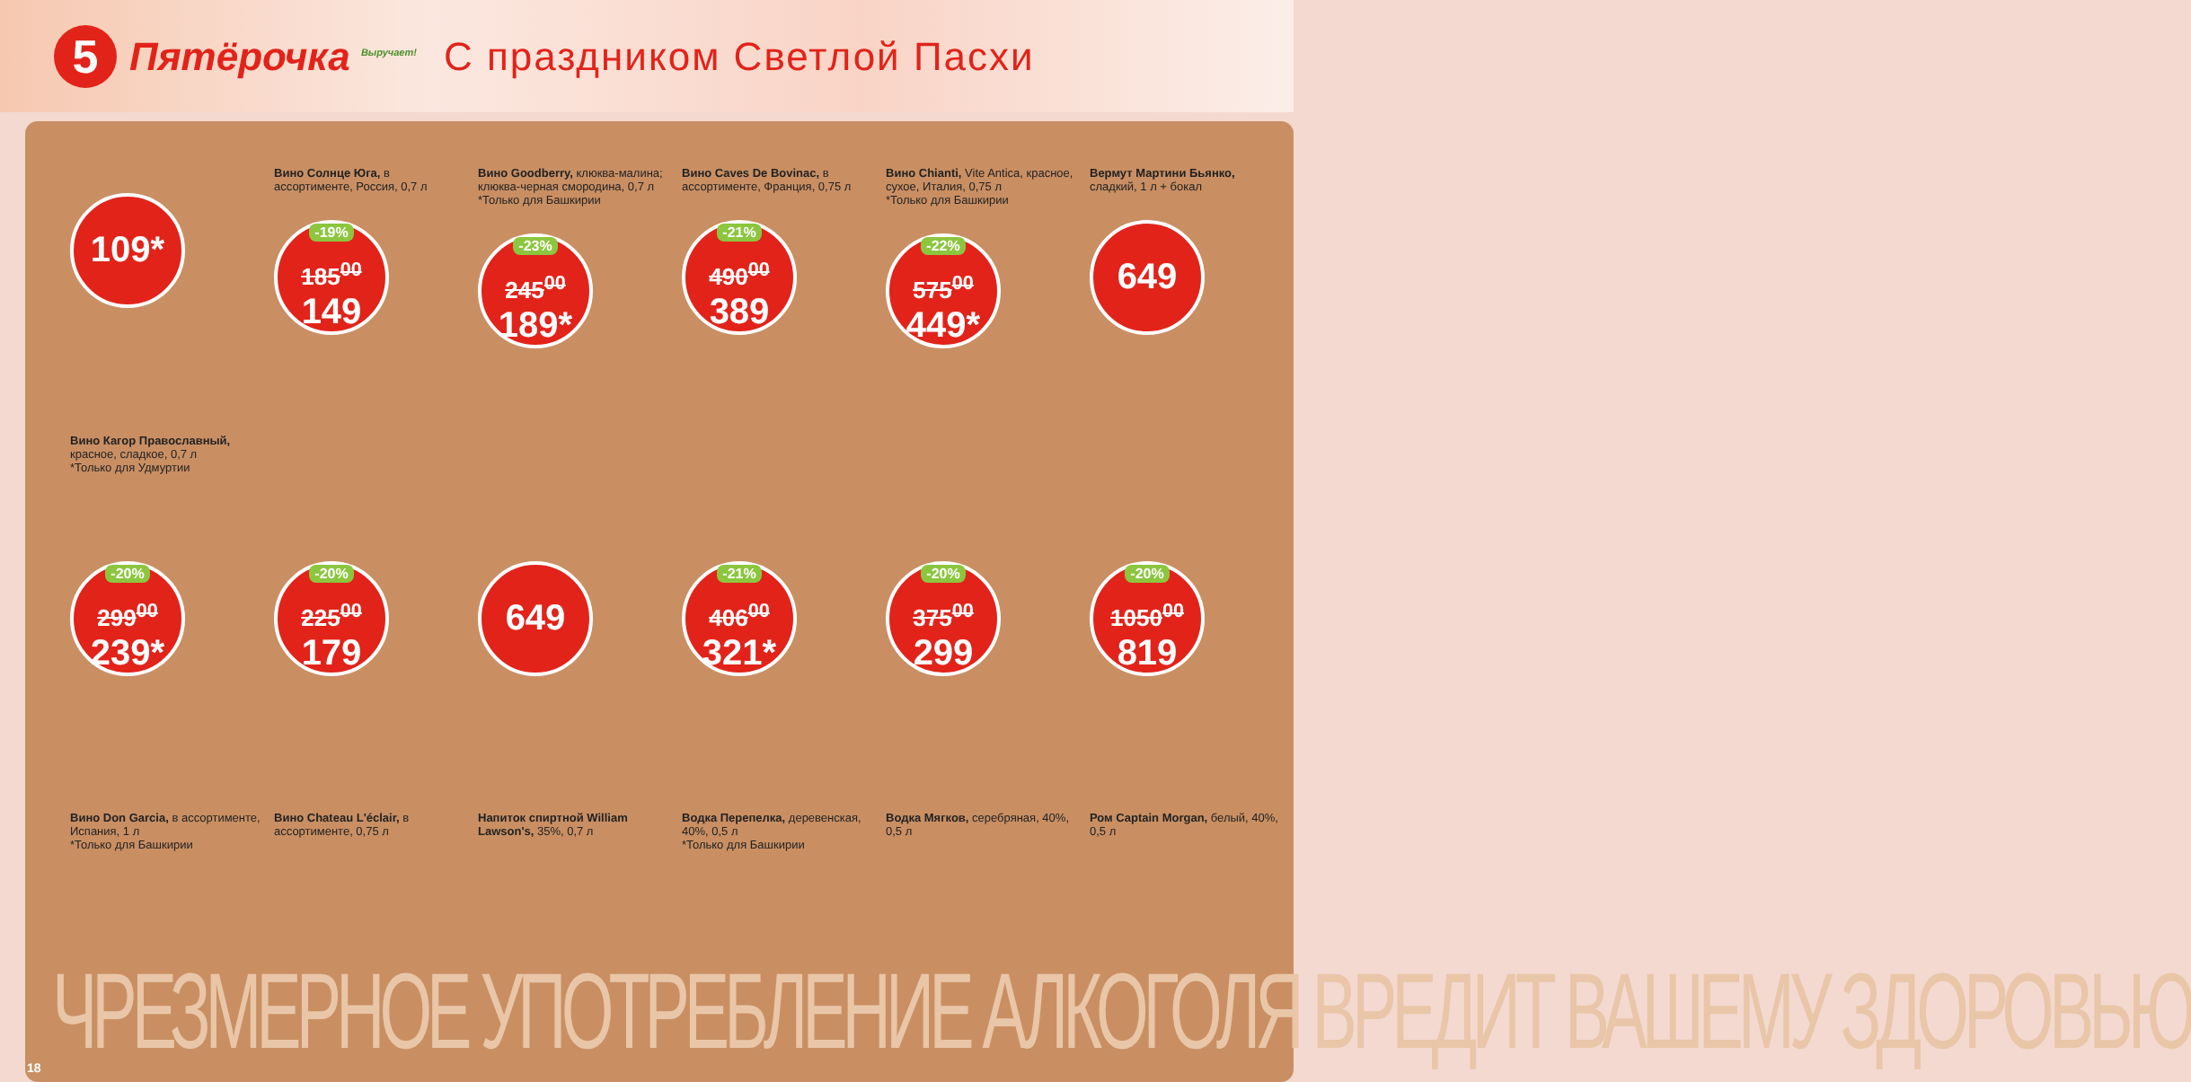5
Пятёрочка <sup>Выручает!</sup>
С праздником Светлой Пасхи
109*
Вино Кагор Православный, красное, сладкое, 0,7 л
*Только для Удмуртии
Вино Солнце Юга, в ассортименте, Россия, 0,7 л
-19%
185<sup>00</sup>
149
Вино Goodberry, клюква-малина; клюква-черная смородина, 0,7 л
*Только для Башкирии
-23%
245<sup>00</sup>
189*
Вино Caves De Bovinac, в ассортименте, Франция, 0,75 л
-21%
490<sup>00</sup>
389
Вино Chianti, Vite Antica, красное, сухое, Италия, 0,75 л
*Только для Башкирии
-22%
575<sup>00</sup>
449*
Вермут Мартини Бьянко, сладкий, 1 л + бокал
649
-20%
299<sup>00</sup>
239*
Вино Don Garcia, в ассортименте, Испания, 1 л
*Только для Башкирии
-20%
225<sup>00</sup>
179
Вино Chateau L'éclair, в ассортименте, 0,75 л
649
Напиток спиртной William Lawson's, 35%, 0,7 л
-21%
406<sup>00</sup>
321*
Водка Перепелка, деревенская, 40%, 0,5 л
*Только для Башкирии
-20%
375<sup>00</sup>
299
Водка Мягков, серебряная, 40%, 0,5 л
-20%
1050<sup>00</sup>
819
Ром Captain Morgan, белый, 40%, 0,5 л
ЧРЕЗМЕРНОЕ УПОТРЕБЛЕНИЕ АЛКОГОЛЯ ВРЕДИТ ВАШЕМУ ЗДОРОВЬЮ
18